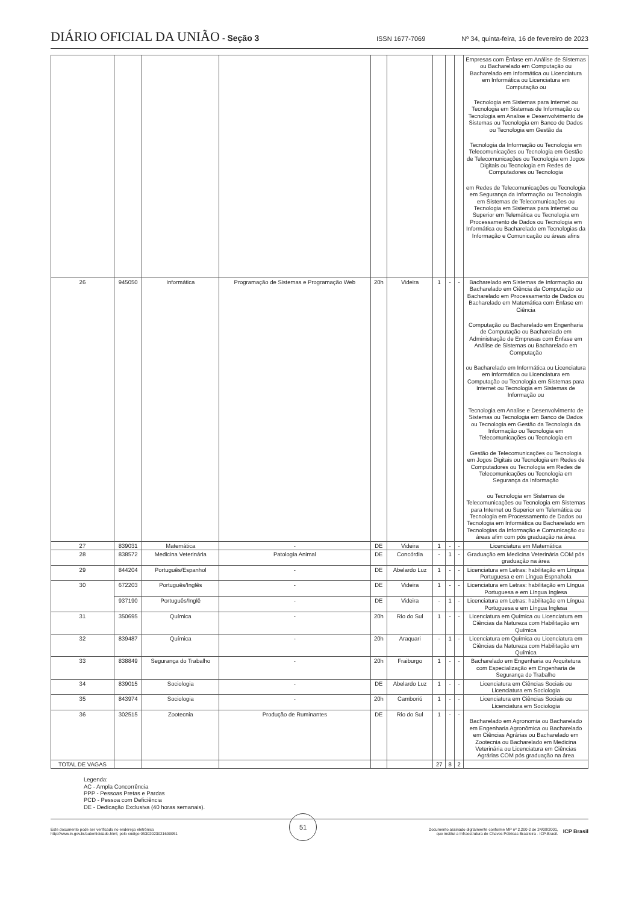DIÁRIO OFICIAL DA UNIÃO - Seção 3 ISSN 1677-7069 Nº 34, quinta-feira, 16 de fevereiro de 2023
| | | | | | | | | | Empresas com Ênfase em Análise de Sistemas ou Bacharelado em Computação ou Bacharelado em Informática ou Licenciatura em Informática ou Licenciatura em Computação ou Tecnologia em Sistemas para Internet ou Tecnologia em Sistemas de Informação ou Tecnologia em Analise e Desenvolvimento de Sistemas ou Tecnologia em Banco de Dados ou Tecnologia em Gestão da Tecnologia da Informação ou Tecnologia em Telecomunicações ou Tecnologia em Gestão de Telecomunicações ou Tecnologia em Jogos Digitais ou Tecnologia em Redes de Computadores ou Tecnologia em Redes de Telecomunicações ou Tecnologia em Segurança da Informação ou Tecnologia em Sistemas de Telecomunicações ou Tecnologia em Sistemas para Internet ou Superior em Telemática ou Tecnologia em Processamento de Dados ou Tecnologia em Informática ou Bacharelado em Tecnologias da Informação e Comunicação ou áreas afins |
| 26 | 945050 | Informática | Programação de Sistemas e Programação Web | 20h | Videira | 1 | - | - | Bacharelado em Sistemas de Informação ou Bacharelado em Ciência da Computação ou Bacharelado em Processamento de Dados ou Bacharelado em Matemática com Ênfase em Ciência Computação ou Bacharelado em Engenharia de Computação ou Bacharelado em Administração de Empresas com Ênfase em Análise de Sistemas ou Bacharelado em Computação ou Bacharelado em Informática ou Licenciatura em Informática ou Licenciatura em Computação ou Tecnologia em Sistemas para Internet ou Tecnologia em Sistemas de Informação ou Tecnologia em Analise e Desenvolvimento de Sistemas ou Tecnologia em Banco de Dados ou Tecnologia em Gestão da Tecnologia da Informação ou Tecnologia em Telecomunicações ou Tecnologia em Gestão de Telecomunicações ou Tecnologia em Jogos Digitais ou Tecnologia em Redes de Computadores ou Tecnologia em Redes de Telecomunicações ou Tecnologia em Segurança da Informação ou Tecnologia em Sistemas de Telecomunicações ou Tecnologia em Sistemas para Internet ou Superior em Telemática ou Tecnologia em Processamento de Dados ou Tecnologia em Informática ou Bacharelado em Tecnologias da Informação e Comunicação ou áreas afim com pós graduação na área |
| 27 | 839031 | Matemática | - | DE | Videira | 1 | - | - | Licenciatura em Matemática |
| 28 | 838572 | Medicina Veterinária | Patologia Animal | DE | Concórdia | - | 1 | - | Graduação em Medicina Veterinária COM pós graduação na área |
| 29 | 844204 | Português/Espanhol | - | DE | Abelardo Luz | 1 | - | - | Licenciatura em Letras: habilitação em Língua Portuguesa e em Língua Espnahola |
| 30 | 672203 | Português/Inglês | - | DE | Videira | 1 | - | - | Licenciatura em Letras: habilitação em Língua Portuguesa e em Língua Inglesa |
| | 937190 | Português/Inglê | - | DE | Videira | - | 1 | - | Licenciatura em Letras: habilitação em Língua Portuguesa e em Língua Inglesa |
| 31 | 350695 | Química | - | 20h | Rio do Sul | 1 | - | - | Licenciatura em Química ou Licenciatura em Ciências da Natureza com Habilitação em Química |
| 32 | 839487 | Química | - | 20h | Araquari | - | 1 | - | Licenciatura em Química ou Licenciatura em Ciências da Natureza com Habilitação em Química |
| 33 | 838849 | Segurança do Trabalho | - | 20h | Fraiburgo | 1 | - | - | Bacharelado em Engenharia ou Arquitetura com Especialização em Engenharia de Segurança do Trabalho |
| 34 | 839015 | Sociologia | - | DE | Abelardo Luz | 1 | - | - | Licenciatura em Ciências Sociais ou Licenciatura em Sociologia |
| 35 | 843974 | Sociologia | - | 20h | Camboriú | 1 | - | - | Licenciatura em Ciências Sociais ou Licenciatura em Sociologia |
| 36 | 302515 | Zootecnia | Produção de Ruminantes | DE | Rio do Sul | 1 | - | - | Bacharelado em Agronomia ou Bacharelado em Engenharia Agronômica ou Bacharelado em Ciências Agrárias ou Bacharelado em Zootecnia ou Bacharelado em Medicina Veterinária ou Licenciatura em Ciências Agrárias COM pós graduação na área |
| TOTAL DE VAGAS | | | | | | 27 | 8 | 2 | |
Legenda:
AC - Ampla Concorrência
PPP - Pessoas Pretas e Pardas
PCD - Pessoa com Deficiência
DE - Dedicação Exclusiva (40 horas semanais).
Este documento pode ser verificado no endereço eletrônico
http://www.in.gov.br/autenticidade.html, pelo código 05302023021600051
51
Documento assinado digitalmente conforme MP nº 2.200-2 de 24/08/2001,
que institui a Infraestrutura de Chaves Públicas Brasileira - ICP-Brasil.
ICP Brasil